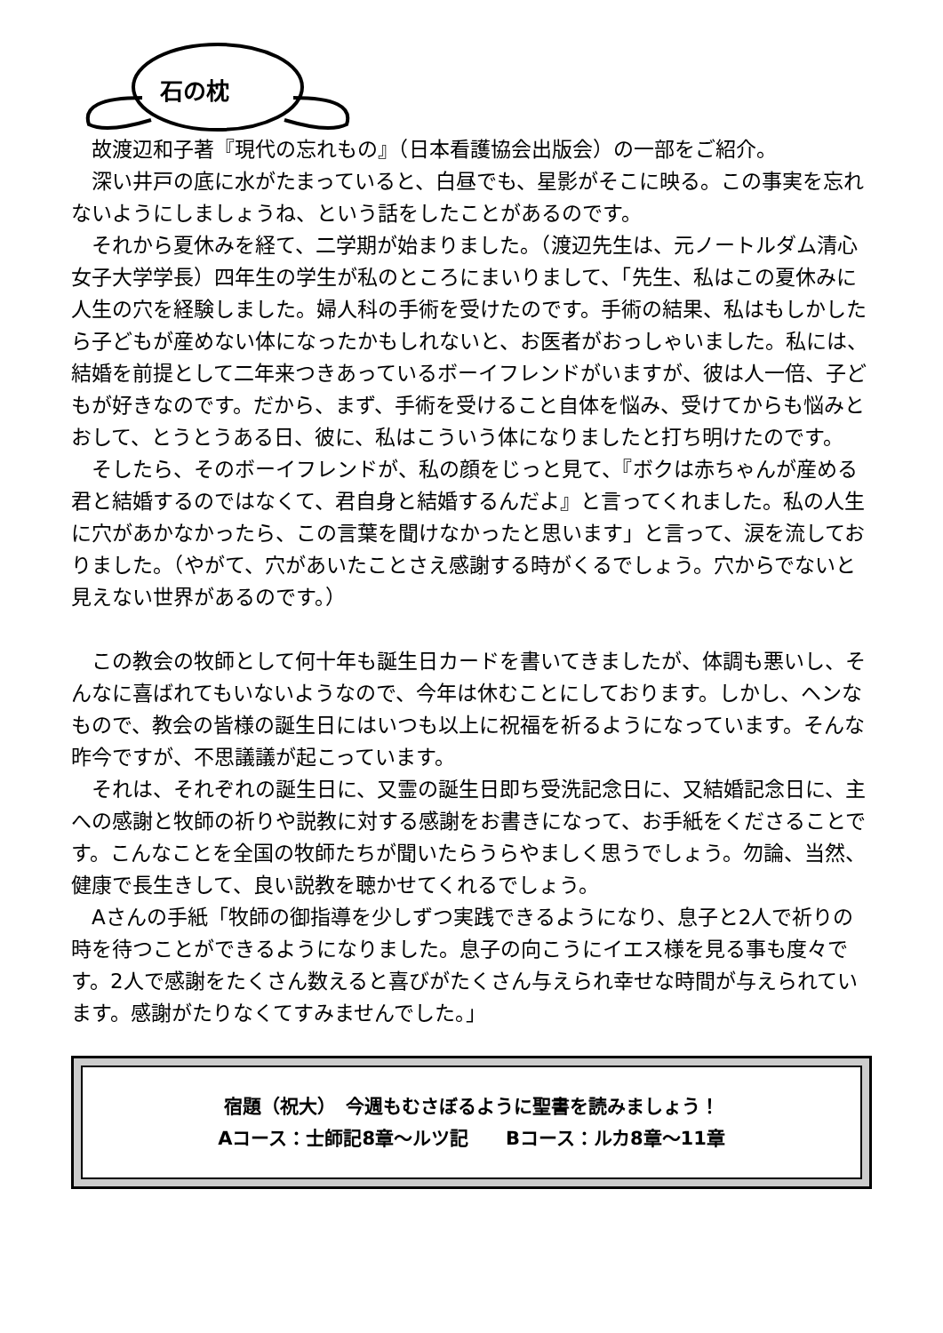石の枕
故渡辺和子著『現代の忘れもの』（日本看護協会出版会）の一部をご紹介。
深い井戸の底に水がたまっていると、白昼でも、星影がそこに映る。この事実を忘れないようにしましょうね、という話をしたことがあるのです。
それから夏休みを経て、二学期が始まりました。（渡辺先生は、元ノートルダム清心女子大学学長）四年生の学生が私のところにまいりまして、「先生、私はこの夏休みに人生の穴を経験しました。婦人科の手術を受けたのです。手術の結果、私はもしかしたら子どもが産めない体になったかもしれないと、お医者がおっしゃいました。私には、結婚を前提として二年来つきあっているボーイフレンドがいますが、彼は人一倍、子どもが好きなのです。だから、まず、手術を受けること自体を悩み、受けてからも悩みとおして、とうとうある日、彼に、私はこういう体になりましたと打ち明けたのです。
そしたら、そのボーイフレンドが、私の顔をじっと見て、『ボクは赤ちゃんが産める君と結婚するのではなくて、君自身と結婚するんだよ』と言ってくれました。私の人生に穴があかなかったら、この言葉を聞けなかったと思います」と言って、涙を流しておりました。（やがて、穴があいたことさえ感謝する時がくるでしょう。穴からでないと見えない世界があるのです。）
この教会の牧師として何十年も誕生日カードを書いてきましたが、体調も悪いし、そんなに喜ばれてもいないようなので、今年は休むことにしております。しかし、ヘンなもので、教会の皆様の誕生日にはいつも以上に祝福を祈るようになっています。そんな昨今ですが、不思議議が起こっています。
それは、それぞれの誕生日に、又霊の誕生日即ち受洗記念日に、又結婚記念日に、主への感謝と牧師の祈りや説教に対する感謝をお書きになって、お手紙をくださることです。こんなことを全国の牧師たちが聞いたらうらやましく思うでしょう。勿論、当然、健康で長生きして、良い説教を聴かせてくれるでしょう。
Aさんの手紙「牧師の御指導を少しずつ実践できるようになり、息子と2人で祈りの時を待つことができるようになりました。息子の向こうにイエス様を見る事も度々です。2人で感謝をたくさん数えると喜びがたくさん与えられ幸せな時間が与えられています。感謝がたりなくてすみませんでした。」
宿題（祝大）　今週もむさぼるように聖書を読みましょう！
Aコース：士師記8章～ルツ記　　Bコース：ルカ8章～11章